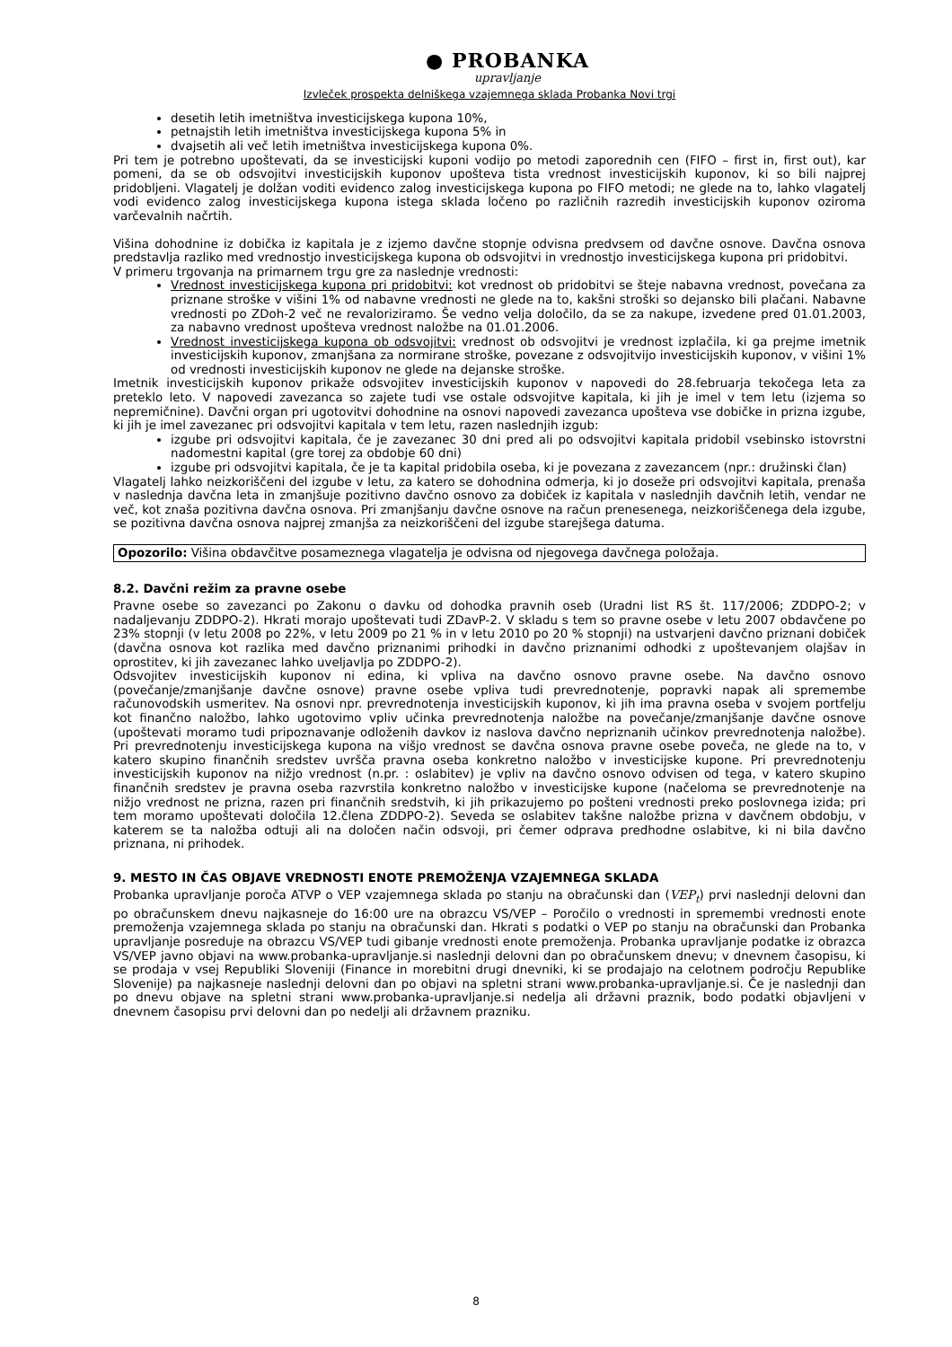● PROBANKA
upravljanje
Izvleček prospekta delniškega vzajemnega sklada Probanka Novi trgi
desetih letih imetništva investicijskega kupona 10%,
petnajstih letih imetništva investicijskega kupona 5% in
dvajsetih ali več letih imetništva investicijskega kupona 0%.
Pri tem je potrebno upoštevati, da se investicijski kuponi vodijo po metodi zaporednih cen (FIFO – first in, first out), kar pomeni, da se ob odsvojitvi investicijskih kuponov upošteva tista vrednost investicijskih kuponov, ki so bili najprej pridobljeni. Vlagatelj je dolžan voditi evidenco zalog investicijskega kupona po FIFO metodi; ne glede na to, lahko vlagatelj vodi evidenco zalog investicijskega kupona istega sklada ločeno po različnih razredih investicijskih kuponov oziroma varčevalnih načrtih.
Višina dohodnine iz dobička iz kapitala je z izjemo davčne stopnje odvisna predvsem od davčne osnove. Davčna osnova predstavlja razliko med vrednostjo investicijskega kupona ob odsvojitvi in vrednostjo investicijskega kupona pri pridobitvi.
V primeru trgovanja na primarnem trgu gre za naslednje vrednosti:
Vrednost investicijskega kupona pri pridobitvi: kot vrednost ob pridobitvi se šteje nabavna vrednost, povečana za priznane stroške v višini 1% od nabavne vrednosti ne glede na to, kakšni stroški so dejansko bili plačani. Nabavne vrednosti po ZDoh-2 več ne revaloriziramo. Še vedno velja določilo, da se za nakupe, izvedene pred 01.01.2003, za nabavno vrednost upošteva vrednost naložbe na 01.01.2006.
Vrednost investicijskega kupona ob odsvojitvi: vrednost ob odsvojitvi je vrednost izplačila, ki ga prejme imetnik investicijskih kuponov, zmanjšana za normirane stroške, povezane z odsvojitvijo investicijskih kuponov, v višini 1% od vrednosti investicijskih kuponov ne glede na dejanske stroške.
Imetnik investicijskih kuponov prikaže odsvojitev investicijskih kuponov v napovedi do 28.februarja tekočega leta za preteklo leto. V napovedi zavezanca so zajete tudi vse ostale odsvojitve kapitala, ki jih je imel v tem letu (izjema so nepremičnine). Davčni organ pri ugotovitvi dohodnine na osnovi napovedi zavezanca upošteva vse dobičke in prizna izgube, ki jih je imel zavezanec pri odsvojitvi kapitala v tem letu, razen naslednjih izgub:
izgube pri odsvojitvi kapitala, če je zavezanec 30 dni pred ali po odsvojitvi kapitala pridobil vsebinsko istovrstni nadomestni kapital (gre torej za obdobje 60 dni)
izgube pri odsvojitvi kapitala, če je ta kapital pridobila oseba, ki je povezana z zavezancem (npr.: družinski član)
Vlagatelj lahko neizkoriščeni del izgube v letu, za katero se dohodnina odmerja, ki jo doseže pri odsvojitvi kapitala, prenaša v naslednja davčna leta in zmanjšuje pozitivno davčno osnovo za dobiček iz kapitala v naslednjih davčnih letih, vendar ne več, kot znaša pozitivna davčna osnova. Pri zmanjšanju davčne osnove na račun prenesenega, neizkoriščenega dela izgube, se pozitivna davčna osnova najprej zmanjša za neizkoriščeni del izgube starejšega datuma.
Opozorilo: Višina obdavčitve posameznega vlagatelja je odvisna od njegovega davčnega položaja.
8.2. Davčni režim za pravne osebe
Pravne osebe so zavezanci po Zakonu o davku od dohodka pravnih oseb (Uradni list RS št. 117/2006; ZDDPO-2; v nadaljevanju ZDDPO-2). Hkrati morajo upoštevati tudi ZDavP-2. V skladu s tem so pravne osebe v letu 2007 obdavčene po 23% stopnji (v letu 2008 po 22%, v letu 2009 po 21 % in v letu 2010 po 20 % stopnji) na ustvarjeni davčno priznani dobiček (davčna osnova kot razlika med davčno priznanimi prihodki in davčno priznanimi odhodki z upoštevanjem olajšav in oprostitev, ki jih zavezanec lahko uveljavlja po ZDDPO-2).
Odsvojitev investicijskih kuponov ni edina, ki vpliva na davčno osnovo pravne osebe. Na davčno osnovo (povečanje/zmanjšanje davčne osnove) pravne osebe vpliva tudi prevrednotenje, popravki napak ali spremembe računovodskih usmeritev. Na osnovi npr. prevrednotenja investicijskih kuponov, ki jih ima pravna oseba v svojem portfelju kot finančno naložbo, lahko ugotovimo vpliv učinka prevrednotenja naložbe na povečanje/zmanjšanje davčne osnove (upoštevati moramo tudi pripoznavanje odloženih davkov iz naslova davčno nepriznanih učinkov prevrednotenja naložbe). Pri prevrednotenju investicijskega kupona na višjo vrednost se davčna osnova pravne osebe poveča, ne glede na to, v katero skupino finančnih sredstev uvršča pravna oseba konkretno naložbo v investicijske kupone. Pri prevrednotenju investicijskih kuponov na nižjo vrednost (n.pr. : oslabitev) je vpliv na davčno osnovo odvisen od tega, v katero skupino finančnih sredstev je pravna oseba razvrstila konkretno naložbo v investicijske kupone (načeloma se prevrednotenje na nižjo vrednost ne prizna, razen pri finančnih sredstvih, ki jih prikazujemo po pošteni vrednosti preko poslovnega izida; pri tem moramo upoštevati določila 12.člena ZDDPO-2). Seveda se oslabitev takšne naložbe prizna v davčnem obdobju, v katerem se ta naložba odtuji ali na določen način odsvoji, pri čemer odprava predhodne oslabitve, ki ni bila davčno priznana, ni prihodek.
9. MESTO IN ČAS OBJAVE VREDNOSTI ENOTE PREMOŽENJA VZAJEMNEGA SKLADA
Probanka upravljanje poroča ATVP o VEP vzajemnega sklada po stanju na obračunski dan (VEP<sub>t</sub>) prvi naslednji delovni dan po obračunskem dnevu najkasneje do 16:00 ure na obrazcu VS/VEP – Poročilo o vrednosti in spremembi vrednosti enote premoženja vzajemnega sklada po stanju na obračunski dan. Hkrati s podatki o VEP po stanju na obračunski dan Probanka upravljanje posreduje na obrazcu VS/VEP tudi gibanje vrednosti enote premoženja. Probanka upravljanje podatke iz obrazca VS/VEP javno objavi na www.probanka-upravljanje.si naslednji delovni dan po obračunskem dnevu; v dnevnem časopisu, ki se prodaja v vsej Republiki Sloveniji (Finance in morebitni drugi dnevniki, ki se prodajajo na celotnem področju Republike Slovenije) pa najkasneje naslednji delovni dan po objavi na spletni strani www.probanka-upravljanje.si. Če je naslednji dan po dnevu objave na spletni strani www.probanka-upravljanje.si nedelja ali državni praznik, bodo podatki objavljeni v dnevnem časopisu prvi delovni dan po nedelji ali državnem prazniku.
8